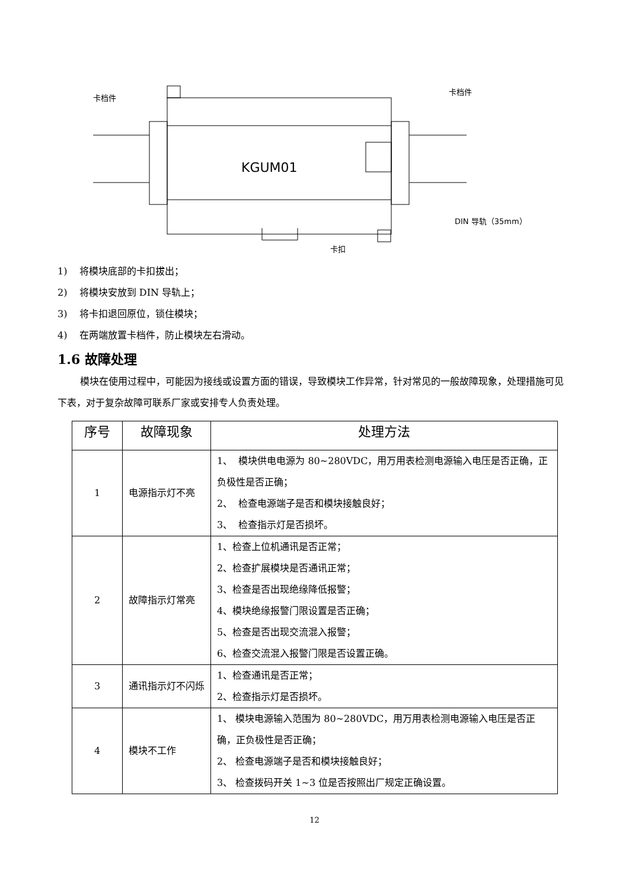卡档件
卡档件
KGUM01
DIN 导轨（35mm）
卡扣
1) 将模块底部的卡扣拔出；
2) 将模块安放到 DIN 导轨上；
3) 将卡扣退回原位，锁住模块；
4) 在两端放置卡档件，防止模块左右滑动。
1.6 故障处理
模块在使用过程中，可能因为接线或设置方面的错误，导致模块工作异常，针对常见的一般故障现象，处理措施可见下表，对于复杂故障可联系厂家或安排专人负责处理。
| 序号 | 故障现象 | 处理方法 |
| --- | --- | --- |
| 1 | 电源指示灯不亮 | 1、 模块供电电源为 80~280VDC，用万用表检测电源输入电压是否正确，正负极性是否正确； 2、 检查电源端子是否和模块接触良好； 3、 检查指示灯是否损坏。 |
| 2 | 故障指示灯常亮 | 1、检查上位机通讯是否正常； 2、检查扩展模块是否通讯正常； 3、检查是否出现绝缘降低报警； 4、模块绝缘报警门限设置是否正确； 5、检查是否出现交流混入报警； 6、检查交流混入报警门限是否设置正确。 |
| 3 | 通讯指示灯不闪烁 | 1、检查通讯是否正常； 2、检查指示灯是否损坏。 |
| 4 | 模块不工作 | 1、 模块电源输入范围为 80~280VDC，用万用表检测电源输入电压是否正确，正负极性是否正确； 2、 检查电源端子是否和模块接触良好； 3、 检查拨码开关 1~3 位是否按照出厂规定正确设置。 |
12